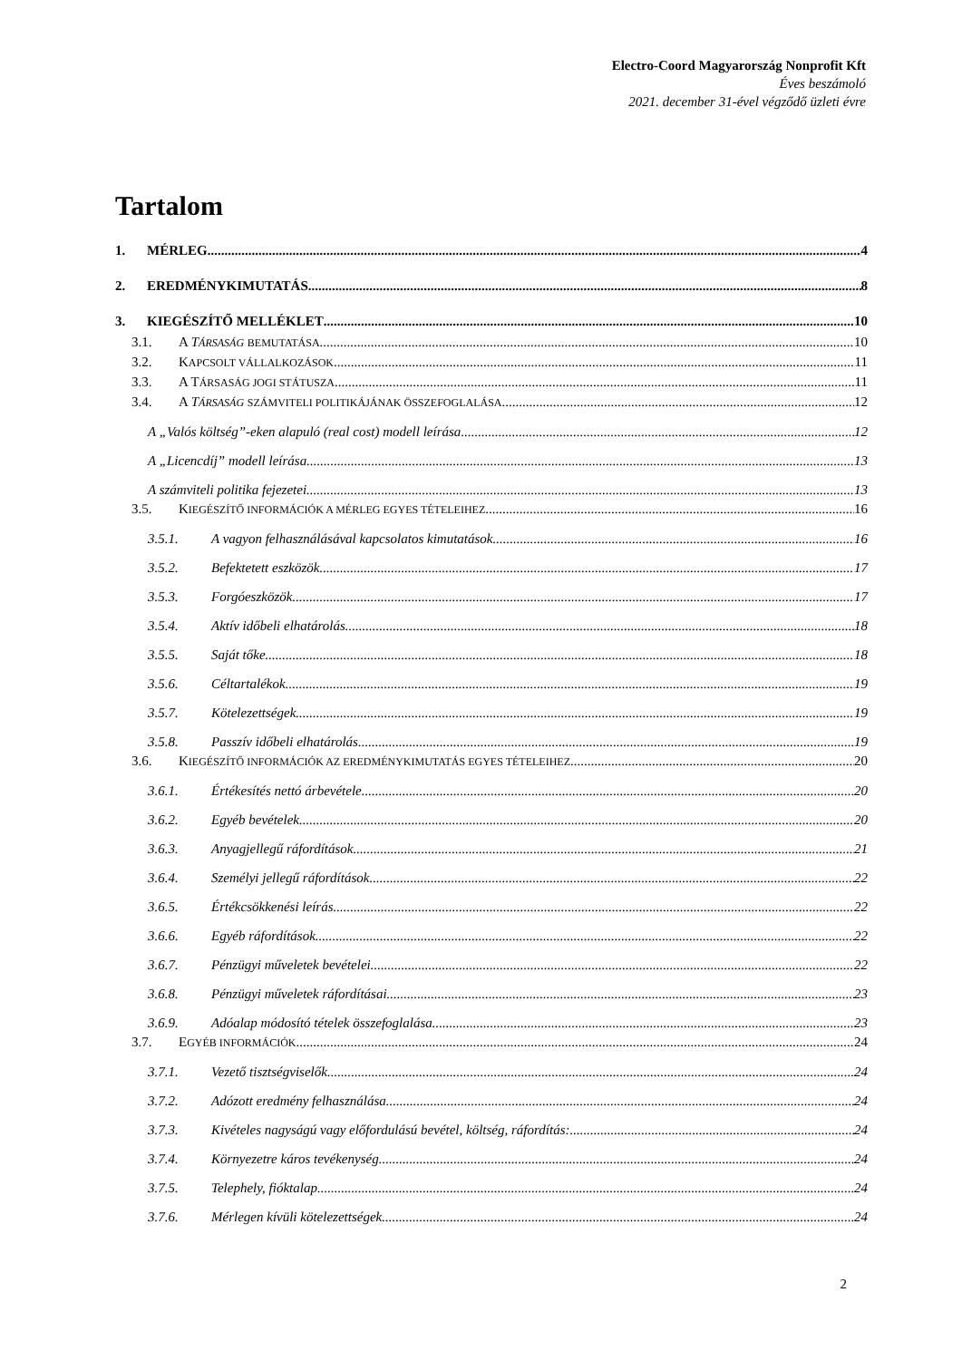Electro-Coord Magyarország Nonprofit Kft
Éves beszámoló
2021. december 31-ével végződő üzleti évre
Tartalom
1. MÉRLEG 4
2. EREDMÉNYKIMUTATÁS 8
3. KIEGÉSZÍTŐ MELLÉKLET 10
3.1. A TÁRSASÁG BEMUTATÁSA 10
3.2. KAPCSOLT VÁLLALKOZÁSOK 11
3.3. A TÁRSASÁG JOGI STÁTUSZA 11
3.4. A TÁRSASÁG SZÁMVITELI POLITIKÁJÁNAK ÖSSZEFOGLALÁSA 12
A „Valós költség”-eken alapuló (real cost) modell leírása 12
A „Licencdíj” modell leírása 13
A számviteli politika fejezetei 13
3.5. KIEGÉSZÍTŐ INFORMÁCIÓK A MÉRLEG EGYES TÉTELEIHEZ 16
3.5.1. A vagyon felhasználásával kapcsolatos kimutatások 16
3.5.2. Befektetett eszközök 17
3.5.3. Forgóeszközök 17
3.5.4. Aktív időbeli elhatárolás 18
3.5.5. Saját tőke 18
3.5.6. Céltartalékok 19
3.5.7. Kötelezettségek 19
3.5.8. Passzív időbeli elhatárolás 19
3.6. KIEGÉSZÍTŐ INFORMÁCIÓK AZ EREDMÉNYKIMUTATÁS EGYES TÉTELEIHEZ 20
3.6.1. Értékesítés nettó árbevétele 20
3.6.2. Egyéb bevételek 20
3.6.3. Anyagjellegű ráfordítások 21
3.6.4. Személyi jellegű ráfordítások 22
3.6.5. Értékcsökkenési leírás 22
3.6.6. Egyéb ráfordítások 22
3.6.7. Pénzügyi műveletek bevételei 22
3.6.8. Pénzügyi műveletek ráfordításai 23
3.6.9. Adóalap módosító tételek összefoglalása 23
3.7. EGYÉB INFORMÁCIÓK 24
3.7.1. Vezető tisztségviselők 24
3.7.2. Adózott eredmény felhasználása 24
3.7.3. Kivételes nagyságú vagy előfordulású bevétel, költség, ráfordítás: 24
3.7.4. Környezetre káros tevékenység 24
3.7.5. Telephely, fióktalap 24
3.7.6. Mérlegen kívüli kötelezettségek 24
2